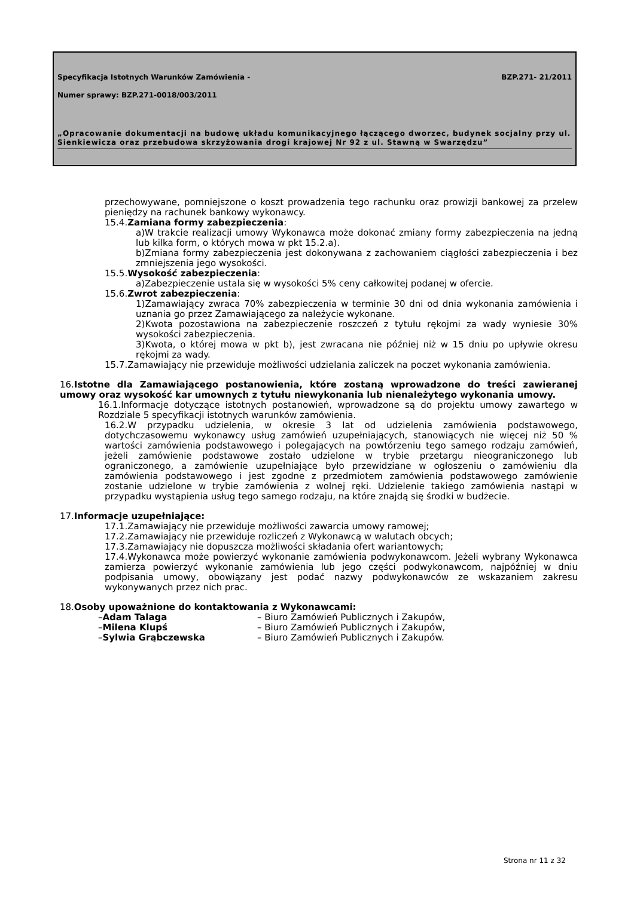Specyfikacja Istotnych Warunków Zamówienia - BZP.271- 21/2011
Numer sprawy: BZP.271-0018/003/2011
„Opracowanie dokumentacji na budowę układu komunikacyjnego łączącego dworzec, budynek socjalny przy ul. Sienkiewicza oraz przebudowa skrzyżowania drogi krajowej Nr 92 z ul. Stawną w Swarzędzu”
przechowywane, pomniejszone o koszt prowadzenia tego rachunku oraz prowizji bankowej za przelew pieniędzy na rachunek bankowy wykonawcy.
15.4.Zamiana formy zabezpieczenia:
a)W trakcie realizacji umowy Wykonawca może dokonać zmiany formy zabezpieczenia na jedną lub kilka form, o których mowa w pkt 15.2.a).
b)Zmiana formy zabezpieczenia jest dokonywana z zachowaniem ciągłości zabezpieczenia i bez zmniejszenia jego wysokości.
15.5.Wysokość zabezpieczenia:
a)Zabezpieczenie ustala się w wysokości 5% ceny całkowitej podanej w ofercie.
15.6.Zwrot zabezpieczenia:
1)Zamawiający zwraca 70% zabezpieczenia w terminie 30 dni od dnia wykonania zamówienia i uznania go przez Zamawiającego za należycie wykonane.
2)Kwota pozostawiona na zabezpieczenie roszczeń z tytułu rękojmi za wady wyniesie 30% wysokości zabezpieczenia.
3)Kwota, o której mowa w pkt b), jest zwracana nie później niż w 15 dniu po upływie okresu rękojmi za wady.
15.7.Zamawiający nie przewiduje możliwości udzielania zaliczek na poczet wykonania zamówienia.
16.Istotne dla Zamawiającego postanowienia, które zostaną wprowadzone do treści zawieranej umowy oraz wysokość kar umownych z tytułu niewykonania lub nienależytego wykonania umowy.
16.1.Informacje dotyczące istotnych postanowień, wprowadzone są do projektu umowy zawartego w Rozdziale 5 specyfikacji istotnych warunków zamówienia.
16.2.W przypadku udzielenia, w okresie 3 lat od udzielenia zamówienia podstawowego, dotychczasowemu wykonawcy usług zamówień uzupełniających, stanowiących nie więcej niż 50 % wartości zamówienia podstawowego i polegających na powtórzeniu tego samego rodzaju zamówień, jeżeli zamówienie podstawowe zostało udzielone w trybie przetargu nieograniczonego lub ograniczonego, a zamówienie uzupełniające było przewidziane w ogłoszeniu o zamówieniu dla zamówienia podstawowego i jest zgodne z przedmiotem zamówienia podstawowego zamówienie zostanie udzielone w trybie zamówienia z wolnej ręki. Udzielenie takiego zamówienia nastąpi w przypadku wystąpienia usług tego samego rodzaju, na które znajdą się środki w budżecie.
17.Informacje uzupełniające:
17.1.Zamawiający nie przewiduje możliwości zawarcia umowy ramowej;
17.2.Zamawiający nie przewiduje rozliczeń z Wykonawcą w walutach obcych;
17.3.Zamawiający nie dopuszcza możliwości składania ofert wariantowych;
17.4.Wykonawca może powierzyć wykonanie zamówienia podwykonawcom. Jeżeli wybrany Wykonawca zamierza powierzyć wykonanie zamówienia lub jego części podwykonawcom, najpóźniej w dniu podpisania umowy, obowiązany jest podać nazwy podwykonawców ze wskazaniem zakresu wykonywanych przez nich prac.
18.Osoby upoważnione do kontaktowania z Wykonawcami:
–Adam Talaga – Biuro Zamówień Publicznych i Zakupów,
–Milena Klupś – Biuro Zamówień Publicznych i Zakupów,
–Sylwia Grąbczewska – Biuro Zamówień Publicznych i Zakupów.
Strona nr 11 z 32